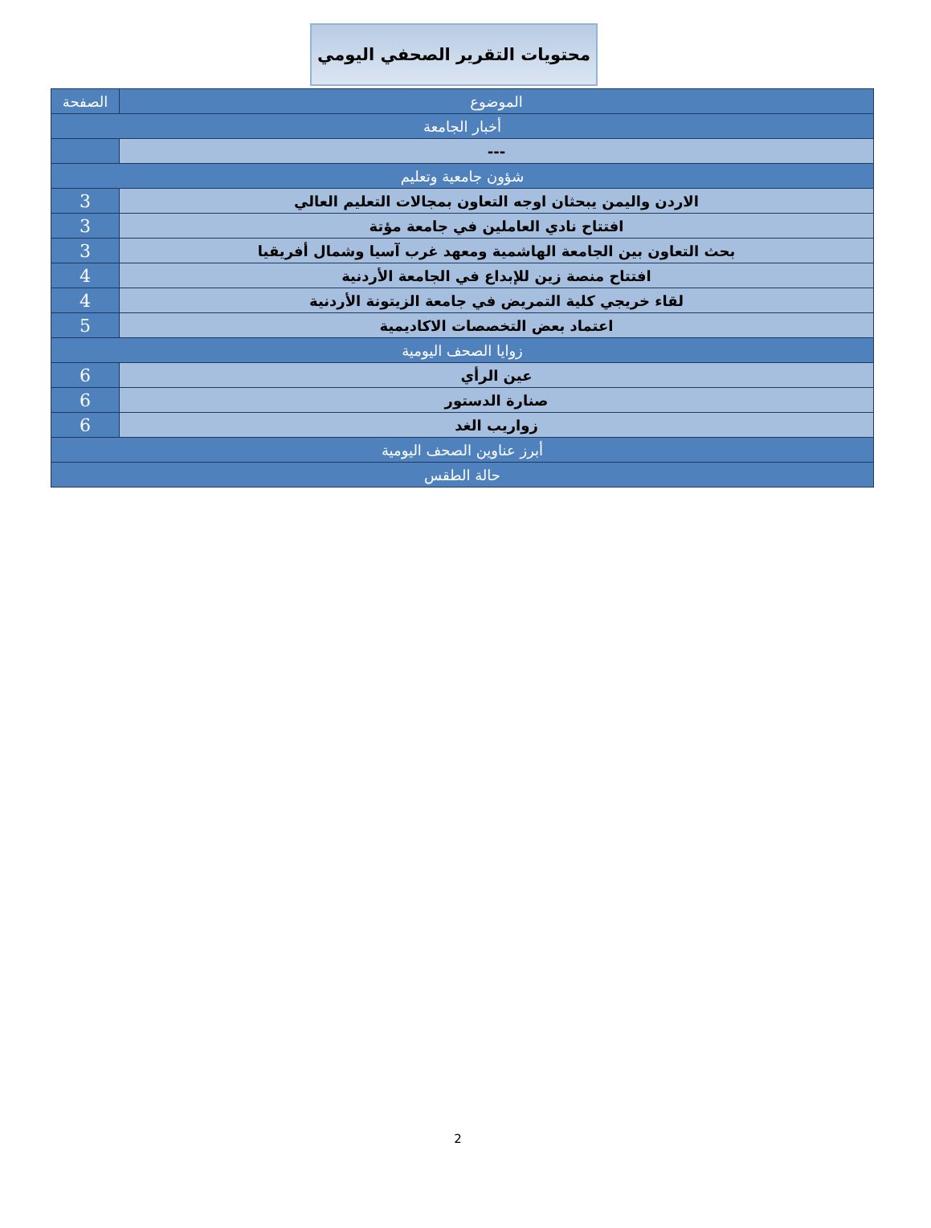محتويات التقرير الصحفي اليومي
| الموضوع | الصفحة |
| --- | --- |
| أخبار الجامعة | |
| --- | |
| شؤون جامعية وتعليم | |
| الاردن واليمن يبحثان اوجه التعاون بمجالات التعليم العالي | 3 |
| افتتاح نادي العاملين في جامعة مؤتة | 3 |
| بحث التعاون بين الجامعة الهاشمية ومعهد غرب آسيا وشمال أفريقيا | 3 |
| افتتاح منصة زين للإبداع في الجامعة الأردنية | 4 |
| لقاء خريجي كلية التمريض في جامعة الزيتونة الأردنية | 4 |
| اعتماد بعض التخصصات الاكاديمية | 5 |
| زوايا الصحف اليومية | |
| عين الرأي | 6 |
| صنارة الدستور | 6 |
| زواريب الغد | 6 |
| أبرز عناوين الصحف اليومية | |
| حالة الطقس | |
2